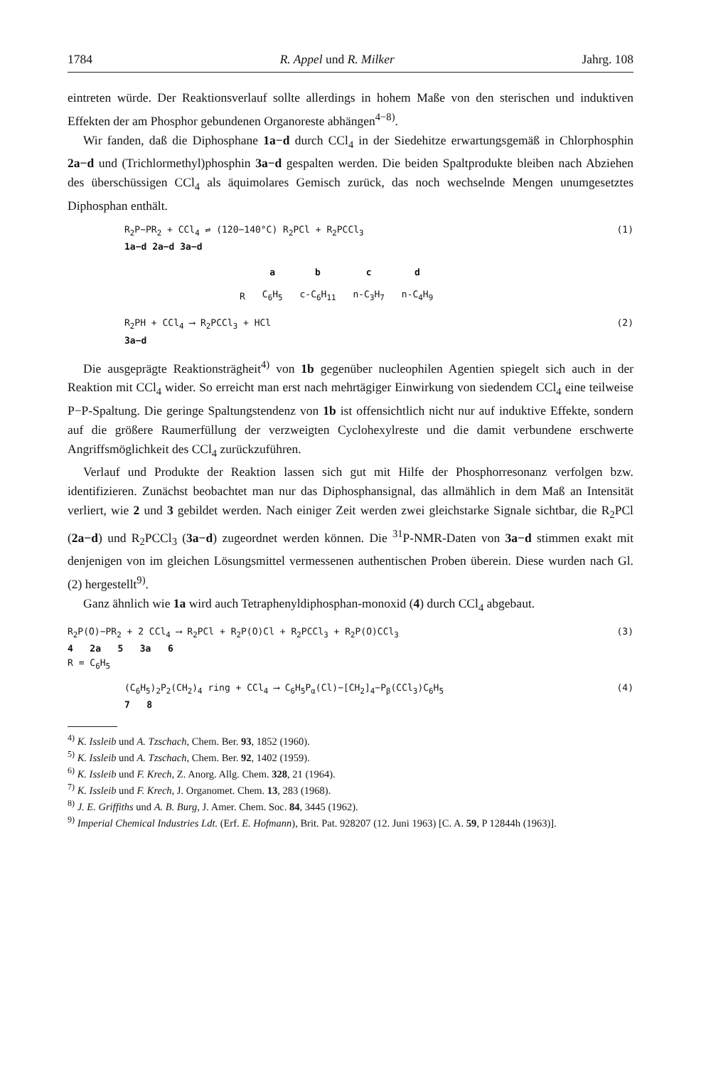1784 R. Appel und R. Milker Jahrg. 108
eintreten würde. Der Reaktionsverlauf sollte allerdings in hohem Maße von den sterischen und induktiven Effekten der am Phosphor gebundenen Organoreste abhängen<sup>4−8)</sup>.
Wir fanden, daß die Diphosphane 1a−d durch CCl<sub>4</sub> in der Siedehitze erwartungsgemäß in Chlorphosphin 2a−d und (Trichlormethyl)phosphin 3a−d gespalten werden. Die beiden Spaltprodukte bleiben nach Abziehen des überschüssigen CCl<sub>4</sub> als äquimolares Gemisch zurück, das noch wechselnde Mengen unumgesetztes Diphosphan enthält.
R<sub>2</sub>P−PR<sub>2</sub> + CCl<sub>4</sub> ⇌ (120−140°C) R<sub>2</sub>PCl + R<sub>2</sub>PCCl<sub>3</sub>
1a−d 2a−d 3a−d
(1)
| | a | b | c | d |
| --- | --- | --- | --- | --- |
| R | C<sub>6</sub>H<sub>5</sub> | c-C<sub>6</sub>H<sub>11</sub> | n-C<sub>3</sub>H<sub>7</sub> | n-C<sub>4</sub>H<sub>9</sub> |
R<sub>2</sub>PH + CCl<sub>4</sub> ⟶ R<sub>2</sub>PCCl<sub>3</sub> + HCl
3a−d
(2)
Die ausgeprägte Reaktionsträgheit<sup>4)</sup> von 1b gegenüber nucleophilen Agentien spiegelt sich auch in der Reaktion mit CCl<sub>4</sub> wider. So erreicht man erst nach mehrtägiger Einwirkung von siedendem CCl<sub>4</sub> eine teilweise P−P-Spaltung. Die geringe Spaltungstendenz von 1b ist offensichtlich nicht nur auf induktive Effekte, sondern auf die größere Raumerfüllung der verzweigten Cyclohexylreste und die damit verbundene erschwerte Angriffsmöglichkeit des CCl<sub>4</sub> zurückzuführen.
Verlauf und Produkte der Reaktion lassen sich gut mit Hilfe der Phosphorresonanz verfolgen bzw. identifizieren. Zunächst beobachtet man nur das Diphosphansignal, das allmählich in dem Maß an Intensität verliert, wie 2 und 3 gebildet werden. Nach einiger Zeit werden zwei gleichstarke Signale sichtbar, die R<sub>2</sub>PCl (2a−d) und R<sub>2</sub>PCCl<sub>3</sub> (3a−d) zugeordnet werden können. Die <sup>31</sup>P-NMR-Daten von 3a−d stimmen exakt mit denjenigen von im gleichen Lösungsmittel vermessenen authentischen Proben überein. Diese wurden nach Gl. (2) hergestellt<sup>9)</sup>.
Ganz ähnlich wie 1a wird auch Tetraphenyldiphosphan-monoxid (4) durch CCl<sub>4</sub> abgebaut.
R<sub>2</sub>P(O)−PR<sub>2</sub> + 2 CCl<sub>4</sub> ⟶ R<sub>2</sub>PCl + R<sub>2</sub>P(O)Cl + R<sub>2</sub>PCCl<sub>3</sub> + R<sub>2</sub>P(O)CCl<sub>3</sub>
4 2a 5 3a 6
R = C<sub>6</sub>H<sub>5</sub>
(3)
(C<sub>6</sub>H<sub>5</sub>)<sub>2</sub>P<sub>2</sub>(CH<sub>2</sub>)<sub>4</sub> ring + CCl<sub>4</sub> ⟶ C<sub>6</sub>H<sub>5</sub>P<sub>α</sub>(Cl)−[CH<sub>2</sub>]<sub>4</sub>−P<sub>β</sub>(CCl<sub>3</sub>)C<sub>6</sub>H<sub>5</sub>
7 8
(4)
<sup>4)</sup> K. Issleib und A. Tzschach, Chem. Ber. 93, 1852 (1960).
<sup>5)</sup> K. Issleib und A. Tzschach, Chem. Ber. 92, 1402 (1959).
<sup>6)</sup> K. Issleib und F. Krech, Z. Anorg. Allg. Chem. 328, 21 (1964).
<sup>7)</sup> K. Issleib und F. Krech, J. Organomet. Chem. 13, 283 (1968).
<sup>8)</sup> J. E. Griffiths und A. B. Burg, J. Amer. Chem. Soc. 84, 3445 (1962).
<sup>9)</sup> Imperial Chemical Industries Ldt. (Erf. E. Hofmann), Brit. Pat. 928207 (12. Juni 1963) [C. A. 59, P 12844h (1963)].